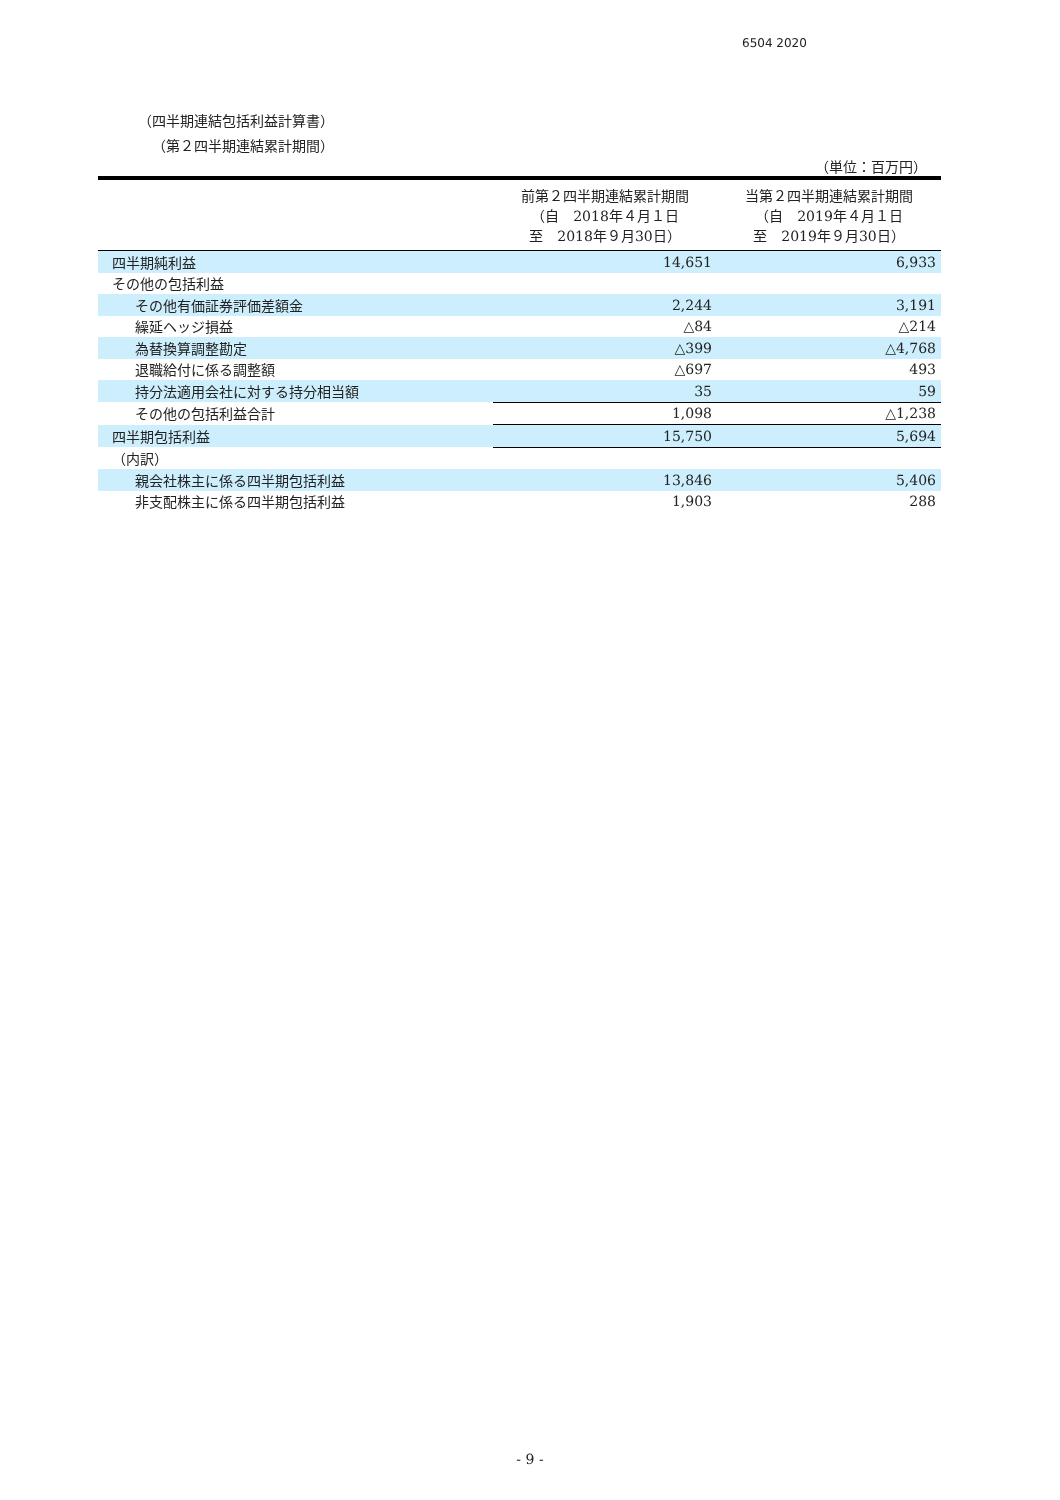6504 2020
（四半期連結包括利益計算書）
（第２四半期連結累計期間）
（単位：百万円）
| | 前第２四半期連結累計期間 （自 2018年４月１日 至 2018年９月30日） | 当第２四半期連結累計期間 （自 2019年４月１日 至 2019年９月30日） |
| --- | --- | --- |
| 四半期純利益 | 14,651 | 6,933 |
| その他の包括利益 | | |
| その他有価証券評価差額金 | 2,244 | 3,191 |
| 繰延ヘッジ損益 | △84 | △214 |
| 為替換算調整勘定 | △399 | △4,768 |
| 退職給付に係る調整額 | △697 | 493 |
| 持分法適用会社に対する持分相当額 | 35 | 59 |
| その他の包括利益合計 | 1,098 | △1,238 |
| 四半期包括利益 | 15,750 | 5,694 |
| （内訳） | | |
| 親会社株主に係る四半期包括利益 | 13,846 | 5,406 |
| 非支配株主に係る四半期包括利益 | 1,903 | 288 |
- 9 -